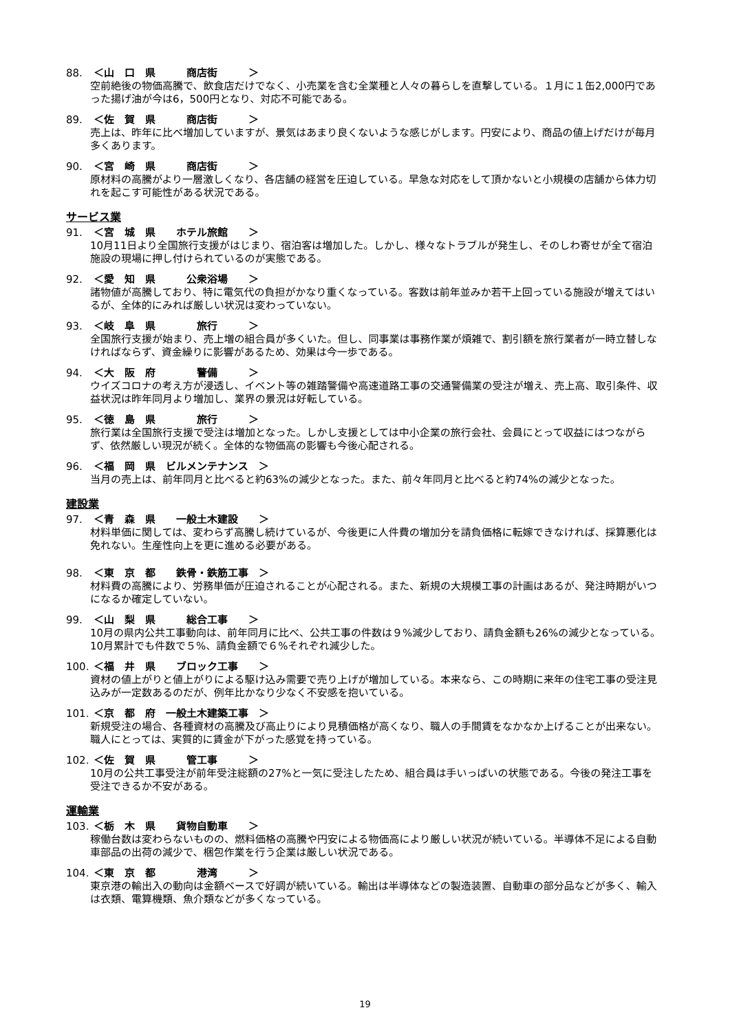88. ＜山　口　県　　　商店街　　　＞
空前絶後の物価高騰で、飲食店だけでなく、小売業を含む全業種と人々の暮らしを直撃している。１月に１缶2,000円であった揚げ油が今は6，500円となり、対応不可能である。
89. ＜佐　賀　県　　　商店街　　　＞
売上は、昨年に比べ増加していますが、景気はあまり良くないような感じがします。円安により、商品の値上げだけが毎月多くあります。
90. ＜宮　崎　県　　　商店街　　　＞
原材料の高騰がより一層激しくなり、各店舗の経営を圧迫している。早急な対応をして頂かないと小規模の店舗から体力切れを起こす可能性がある状況である。
サービス業
91. ＜宮　城　県　　ホテル旅館　　＞
10月11日より全国旅行支援がはじまり、宿泊客は増加した。しかし、様々なトラブルが発生し、そのしわ寄せが全て宿泊施設の現場に押し付けられているのが実態である。
92. ＜愛　知　県　　　公衆浴場　　＞
諸物値が高騰しており、特に電気代の負担がかなり重くなっている。客数は前年並みか若干上回っている施設が増えてはいるが、全体的にみれば厳しい状況は変わっていない。
93. ＜岐　阜　県　　　　旅行　　　＞
全国旅行支援が始まり、売上増の組合員が多くいた。但し、同事業は事務作業が煩雑で、割引額を旅行業者が一時立替しなければならず、資金繰りに影響があるため、効果は今一歩である。
94. ＜大　阪　府　　　　警備　　　＞
ウイズコロナの考え方が浸透し、イベント等の雑踏警備や高速道路工事の交通警備業の受注が増え、売上高、取引条件、収益状況は昨年同月より増加し、業界の景況は好転している。
95. ＜徳　島　県　　　　旅行　　　＞
旅行業は全国旅行支援で受注は増加となった。しかし支援としては中小企業の旅行会社、会員にとって収益にはつながらず、依然厳しい現況が続く。全体的な物価高の影響も今後心配される。
96. ＜福　岡　県　ビルメンテナンス　＞
当月の売上は、前年同月と比べると約63%の減少となった。また、前々年同月と比べると約74%の減少となった。
建設業
97. ＜青　森　県　　一般土木建設　　＞
材料単価に関しては、変わらず高騰し続けているが、今後更に人件費の増加分を請負価格に転嫁できなければ、採算悪化は免れない。生産性向上を更に進める必要がある。
98. ＜東　京　都　　鉄骨・鉄筋工事　＞
材料費の高騰により、労務単価が圧迫されることが心配される。また、新規の大規模工事の計画はあるが、発注時期がいつになるか確定していない。
99. ＜山　梨　県　　　総合工事　　＞
10月の県内公共工事動向は、前年同月に比べ、公共工事の件数は９%減少しており、請負金額も26%の減少となっている。10月累計でも件数で５%、請負金額で６%それぞれ減少した。
100. ＜福　井　県　　ブロック工事　　＞
資材の値上がりと値上がりによる駆け込み需要で売り上げが増加している。本来なら、この時期に来年の住宅工事の受注見込みが一定数あるのだが、例年比かなり少なく不安感を抱いている。
101. ＜京　都　府　一般土木建築工事　＞
新規受注の場合、各種資材の高騰及び高止りにより見積価格が高くなり、職人の手間賃をなかなか上げることが出来ない。職人にとっては、実質的に賃金が下がった感覚を持っている。
102. ＜佐　賀　県　　　管工事　　　＞
10月の公共工事受注が前年受注総額の27%と一気に受注したため、組合員は手いっぱいの状態である。今後の発注工事を受注できるか不安がある。
運輸業
103. ＜栃　木　県　　貨物自動車　　＞
稼働台数は変わらないものの、燃料価格の高騰や円安による物価高により厳しい状況が続いている。半導体不足による自動車部品の出荷の減少で、梱包作業を行う企業は厳しい状況である。
104. ＜東　京　都　　　　港湾　　　＞
東京港の輸出入の動向は金額ベースで好調が続いている。輸出は半導体などの製造装置、自動車の部分品などが多く、輸入は衣類、電算機類、魚介類などが多くなっている。
19